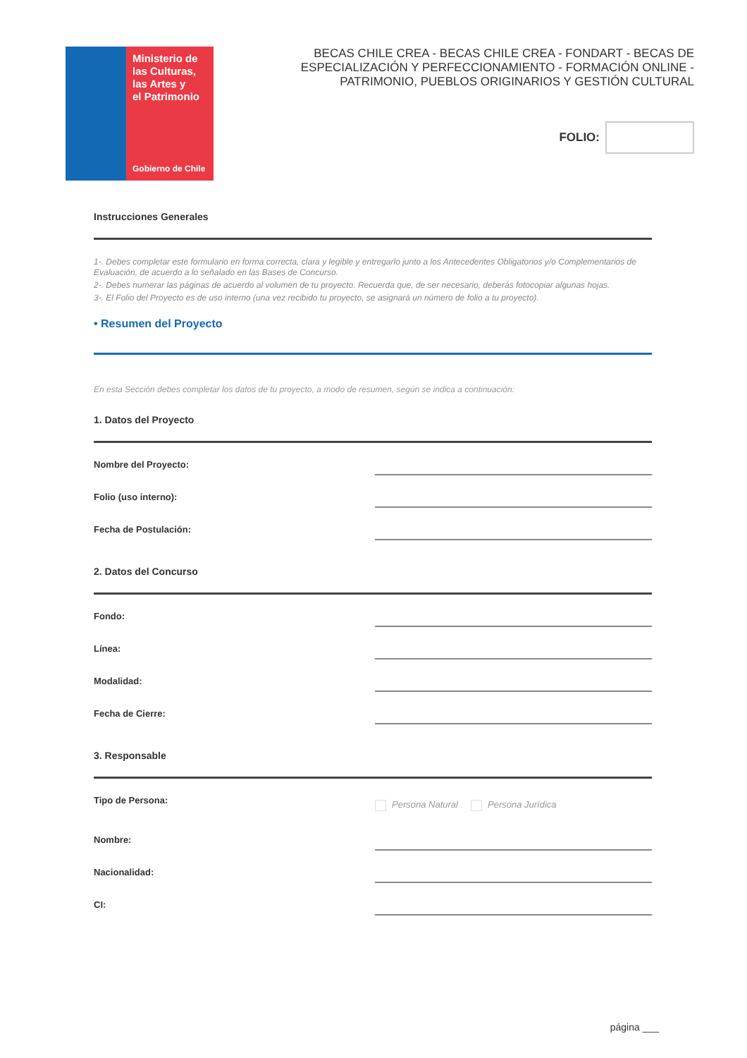Ministerio de
las Culturas,
las Artes y
el Patrimonio
Gobierno de Chile
BECAS CHILE CREA - BECAS CHILE CREA - FONDART - BECAS DE ESPECIALIZACIÓN Y PERFECCIONAMIENTO - FORMACIÓN ONLINE - PATRIMONIO, PUEBLOS ORIGINARIOS Y GESTIÓN CULTURAL
FOLIO:
Instrucciones Generales
1-. Debes completar este formulario en forma correcta, clara y legible y entregarlo junto a los Antecedentes Obligatorios y/o Complementarios de Evaluación, de acuerdo a lo señalado en las Bases de Concurso.
2-. Debes numerar las páginas de acuerdo al volumen de tu proyecto. Recuerda que, de ser necesario, deberás fotocopiar algunas hojas.
3-. El Folio del Proyecto es de uso interno (una vez recibido tu proyecto, se asignará un número de folio a tu proyecto).
• Resumen del Proyecto
En esta Sección debes completar los datos de tu proyecto, a modo de resumen, según se indica a continuación:
1. Datos del Proyecto
Nombre del Proyecto:
Folio (uso interno):
Fecha de Postulación:
2. Datos del Concurso
Fondo:
Línea:
Modalidad:
Fecha de Cierre:
3. Responsable
Tipo de Persona: Persona Natural Persona Jurídica
Nombre:
Nacionalidad:
CI:
página ___